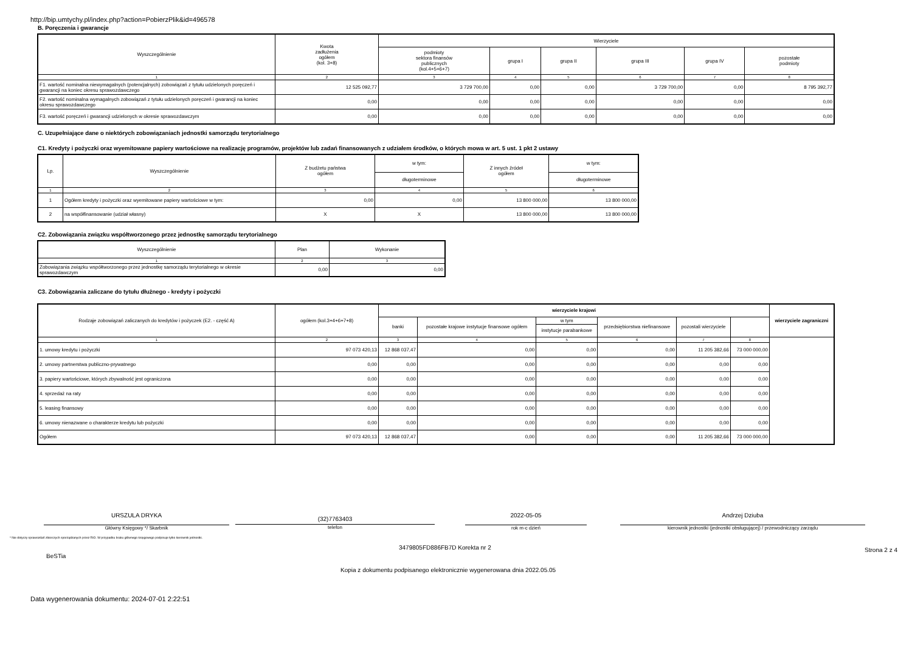http://bip.umtychy.pl/index.php?action=PobierzPlik&id=496578
B. Poręczenia i gwarancje
| Wyszczególnienie | Kwota zadłużenia ogółem (kol. 3+8) | Wierzyciele | | | | | |
| --- | --- | --- | --- | --- | --- | --- | --- |
| | | podmioty sektora finansów publicznych (kol.4+5+6+7) | grupa I | grupa II | grupa III | grupa IV | pozostałe podmioty |
| 1 | 2 | 3 | 4 | 5 | 6 | 7 | 8 |
| F1. wartość nominalna niewymagalnych (potencjalnych) zobowiązań z tytułu udzielonych poręczeń i gwarancji na koniec okresu sprawozdawczego | 12 525 092,77 | 3 729 700,00 | 0,00 | 0,00 | 3 729 700,00 | 0,00 | 8 795 392,77 |
| F2. wartość nominalna wymagalnych zobowiązań z tytułu udzielonych poręczeń i gwarancji na koniec okresu sprawozdawczego | 0,00 | 0,00 | 0,00 | 0,00 | 0,00 | 0,00 | 0,00 |
| F3. wartość poręczeń i gwarancji udzielonych w okresie sprawozdawczym | 0,00 | 0,00 | 0,00 | 0,00 | 0,00 | 0,00 | 0,00 |
C. Uzupełniające dane o niektórych zobowiązaniach jednostki samorządu terytorialnego
C1. Kredyty i pożyczki oraz wyemitowane papiery wartościowe na realizację programów, projektów lub zadań finansowanych z udziałem środków, o których mowa w art. 5 ust. 1 pkt 2 ustawy
| Lp. | Wyszczególnienie | Z budżetu państwa ogółem | w tym: | Z innych źródeł ogółem | w tym: |
| --- | --- | --- | --- | --- | --- |
| | | | długoterminowe | | długoterminowe |
| 1 | 2 | 3 | 4 | 5 | 6 |
| 1 | Ogółem kredyty i pożyczki oraz wyemitowane papiery wartościowe w tym: | 0,00 | 0,00 | 13 800 000,00 | 13 800 000,00 |
| 2 | na współfinansowanie (udział własny) | X | X | 13 800 000,00 | 13 800 000,00 |
C2. Zobowiązania związku współtworzonego przez jednostkę samorządu terytorialnego
| Wyszczególnienie | Plan | Wykonanie |
| --- | --- | --- |
| 1 | 2 | 3 |
| Zobowiązania związku współtworzonego przez jednostkę samorządu terytorialnego w okresie sprawozdawczym | 0,00 | 0,00 |
C3. Zobowiązania zaliczane do tytułu dłużnego - kredyty i pożyczki
| Rodzaje zobowiązań zaliczanych do kredytów i pożyczek (E2. - część A) | ogółem (kol.3+4+6+7+8) | wierzyciele krajowi | | | | | | wierzyciele zagraniczni |
| --- | --- | --- | --- | --- | --- | --- | --- | --- |
| | | banki | pozostałe krajowe instytucje finansowe ogółem | w tym | przedsiębiorstwa niefinansowe | pozostali wierzyciele | | |
| | | | | instytucje parabankowe | | | | |
| 1 | 2 | 3 | 4 | 5 | 6 | 7 | 8 | |
| 1. umowy kredytu i pożyczki | 97 073 420,13 | 12 868 037,47 | 0,00 | 0,00 | 0,00 | 11 205 382,66 | 73 000 000,00 | |
| 2. umowy partnerstwa publiczno-prywatnego | 0,00 | 0,00 | 0,00 | 0,00 | 0,00 | 0,00 | 0,00 | |
| 3. papiery wartościowe, których zbywalność jest ograniczona | 0,00 | 0,00 | 0,00 | 0,00 | 0,00 | 0,00 | 0,00 | |
| 4. sprzedaż na raty | 0,00 | 0,00 | 0,00 | 0,00 | 0,00 | 0,00 | 0,00 | |
| 5. leasing finansowy | 0,00 | 0,00 | 0,00 | 0,00 | 0,00 | 0,00 | 0,00 | |
| 6. umowy nienazwane o charakterze kredytu lub pożyczki | 0,00 | 0,00 | 0,00 | 0,00 | 0,00 | 0,00 | 0,00 | |
| Ogółem | 97 073 420,13 | 12 868 037,47 | 0,00 | 0,00 | 0,00 | 11 205 382,66 | 73 000 000,00 | |
URSZULA DRYKA
Główny Księgowy */ Skarbnik
(32)7763403
telefon
2022-05-05
rok m-c dzień
Andrzej Dziuba
kierownik jednostki (jednostki obsługującej) / przewodniczący zarządu
* Nie dotyczy sprawozdań zbiorczych sporządzanych przez RIO. W przypadku braku głównego księgowego podpisuje tylko kierownik jednostki.
BeSTia
3479805FD886FB7D Korekta nr 2
Strona 2 z 4
Kopia z dokumentu podpisanego elektronicznie wygenerowana dnia 2022.05.05
Data wygenerowania dokumentu: 2024-07-01 2:22:51